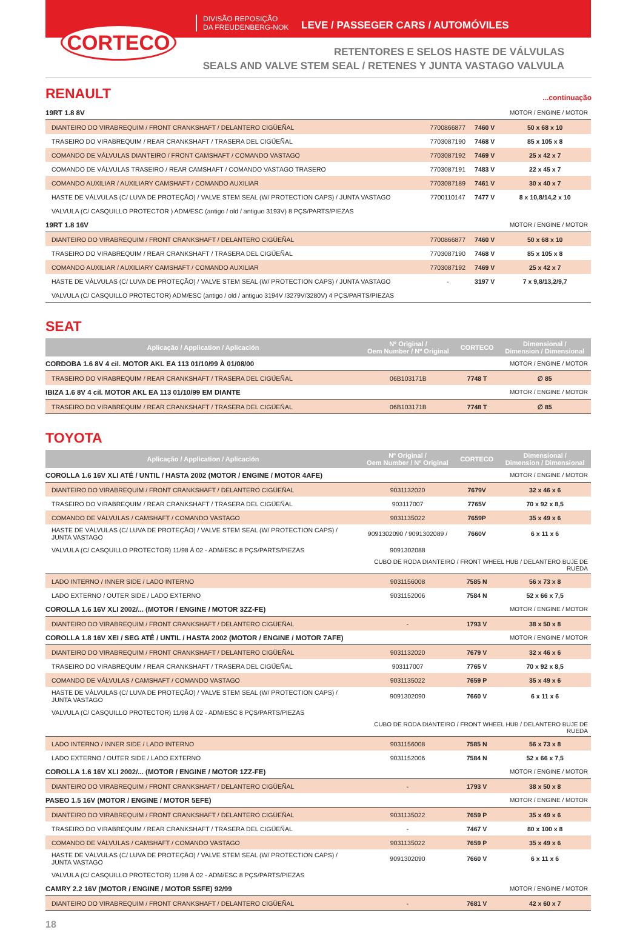CORTECO
DIVISÃO REPOSIÇÃO
DA FREUDENBERG-NOK
LEVE / PASSEGER CARS / AUTOMÓVILES
RETENTORES E SELOS HASTE DE VÁLVULAS
SEALS AND VALVE STEM SEAL / RETENES Y JUNTA VASTAGO VALVULA
RENAULT
...continuação
| 19RT 1.8 8V | | | MOTOR / ENGINE / MOTOR |
| DIANTEIRO DO VIRABREQUIM / FRONT CRANKSHAFT / DELANTERO CIGÜEÑAL | 7700866877 | 7460 V | 50 x 68 x 10 |
| TRASEIRO DO VIRABREQUIM / REAR CRANKSHAFT / TRASERA DEL CIGÜEÑAL | 7703087190 | 7468 V | 85 x 105 x 8 |
| COMANDO DE VÁLVULAS DIANTEIRO / FRONT CAMSHAFT / COMANDO VASTAGO | 7703087192 | 7469 V | 25 x 42 x 7 |
| COMANDO DE VÁLVULAS TRASEIRO / REAR CAMSHAFT / COMANDO VASTAGO TRASERO | 7703087191 | 7483 V | 22 x 45 x 7 |
| COMANDO AUXILIAR / AUXILIARY CAMSHAFT / COMANDO AUXILIAR | 7703087189 | 7461 V | 30 x 40 x 7 |
| HASTE DE VÁLVULAS (C/ LUVA DE PROTEÇÃO) / VALVE STEM SEAL (W/ PROTECTION CAPS) / JUNTA VASTAGO | 7700110147 | 7477 V | 8 x 10,8/14,2 x 10 |
| VALVULA (C/ CASQUILLO PROTECTOR ) ADM/ESC (antigo / old / antiguo 3193V) 8 PÇS/PARTS/PIEZAS | | | |
| 19RT 1.8 16V | | | MOTOR / ENGINE / MOTOR |
| DIANTEIRO DO VIRABREQUIM / FRONT CRANKSHAFT / DELANTERO CIGÜEÑAL | 7700866877 | 7460 V | 50 x 68 x 10 |
| TRASEIRO DO VIRABREQUIM / REAR CRANKSHAFT / TRASERA DEL CIGÜEÑAL | 7703087190 | 7468 V | 85 x 105 x 8 |
| COMANDO AUXILIAR / AUXILIARY CAMSHAFT / COMANDO AUXILIAR | 7703087192 | 7469 V | 25 x 42 x 7 |
| HASTE DE VÁLVULAS (C/ LUVA DE PROTEÇÃO) / VALVE STEM SEAL (W/ PROTECTION CAPS) / JUNTA VASTAGO | - | 3197 V | 7 x 9,8/13,2/9,7 |
| VALVULA (C/ CASQUILLO PROTECTOR) ADM/ESC (antigo / old / antiguo 3194V /3279V/3280V) 4 PÇS/PARTS/PIEZAS | | | |
SEAT
| Aplicação / Application / Aplicación | Nº Original / Oem Number / Nº Original | CORTECO | Dimensional / Dimension / Dimensional |
| --- | --- | --- | --- |
| CORDOBA 1.6 8V 4 cil. MOTOR AKL EA 113 01/10/99 À 01/08/00 | | | MOTOR / ENGINE / MOTOR |
| TRASEIRO DO VIRABREQUIM / REAR CRANKSHAFT / TRASERA DEL CIGÜEÑAL | 06B103171B | 7748 T | ∅ 85 |
| IBIZA 1.6 8V 4 cil. MOTOR AKL EA 113 01/10/99 EM DIANTE | | | MOTOR / ENGINE / MOTOR |
| TRASEIRO DO VIRABREQUIM / REAR CRANKSHAFT / TRASERA DEL CIGÜEÑAL | 06B103171B | 7748 T | ∅ 85 |
TOYOTA
| Aplicação / Application / Aplicación | Nº Original / Oem Number / Nº Original | CORTECO | Dimensional / Dimension / Dimensional |
| --- | --- | --- | --- |
| COROLLA 1.6 16V XLI ATÉ / UNTIL / HASTA 2002 (MOTOR / ENGINE / MOTOR 4AFE) | | | MOTOR / ENGINE / MOTOR |
| DIANTEIRO DO VIRABREQUIM / FRONT CRANKSHAFT / DELANTERO CIGÜEÑAL | 9031132020 | 7679V | 32 x 46 x 6 |
| TRASEIRO DO VIRABREQUIM / REAR CRANKSHAFT / TRASERA DEL CIGÜEÑAL | 903117007 | 7765V | 70 x 92 x 8,5 |
| COMANDO DE VÁLVULAS / CAMSHAFT / COMANDO VASTAGO | 9031135022 | 7659P | 35 x 49 x 6 |
| HASTE DE VÁLVULAS (C/ LUVA DE PROTEÇÃO) / VALVE STEM SEAL (W/ PROTECTION CAPS) / JUNTA VASTAGO | 9091302090 / 9091302089 / | 7660V | 6 x 11 x 6 |
| VALVULA (C/ CASQUILLO PROTECTOR) 11/98 À 02 - ADM/ESC 8 PÇS/PARTS/PIEZAS | 9091302088 | | |
| | CUBO DE RODA DIANTEIRO / FRONT WHEEL HUB / DELANTERO BUJE DE RUEDA | | |
| LADO INTERNO / INNER SIDE / LADO INTERNO | 9031156008 | 7585 N | 56 x 73 x 8 |
| LADO EXTERNO / OUTER SIDE / LADO EXTERNO | 9031152006 | 7584 N | 52 x 66 x 7,5 |
| COROLLA 1.6 16V XLI 2002/... (MOTOR / ENGINE / MOTOR 3ZZ-FE) | | | MOTOR / ENGINE / MOTOR |
| DIANTEIRO DO VIRABREQUIM / FRONT CRANKSHAFT / DELANTERO CIGÜEÑAL | - | 1793 V | 38 x 50 x 8 |
| COROLLA 1.8 16V XEI / SEG ATÉ / UNTIL / HASTA 2002 (MOTOR / ENGINE / MOTOR 7AFE) | | | MOTOR / ENGINE / MOTOR |
| DIANTEIRO DO VIRABREQUIM / FRONT CRANKSHAFT / DELANTERO CIGÜEÑAL | 9031132020 | 7679 V | 32 x 46 x 6 |
| TRASEIRO DO VIRABREQUIM / REAR CRANKSHAFT / TRASERA DEL CIGÜEÑAL | 903117007 | 7765 V | 70 x 92 x 8,5 |
| COMANDO DE VÁLVULAS / CAMSHAFT / COMANDO VASTAGO | 9031135022 | 7659 P | 35 x 49 x 6 |
| HASTE DE VÁLVULAS (C/ LUVA DE PROTEÇÃO) / VALVE STEM SEAL (W/ PROTECTION CAPS) / JUNTA VASTAGO | 9091302090 | 7660 V | 6 x 11 x 6 |
| VALVULA (C/ CASQUILLO PROTECTOR) 11/98 À 02 - ADM/ESC 8 PÇS/PARTS/PIEZAS | | | |
| | CUBO DE RODA DIANTEIRO / FRONT WHEEL HUB / DELANTERO BUJE DE RUEDA | | |
| LADO INTERNO / INNER SIDE / LADO INTERNO | 9031156008 | 7585 N | 56 x 73 x 8 |
| LADO EXTERNO / OUTER SIDE / LADO EXTERNO | 9031152006 | 7584 N | 52 x 66 x 7,5 |
| COROLLA 1.6 16V XLI 2002/... (MOTOR / ENGINE / MOTOR 1ZZ-FE) | | | MOTOR / ENGINE / MOTOR |
| DIANTEIRO DO VIRABREQUIM / FRONT CRANKSHAFT / DELANTERO CIGÜEÑAL | - | 1793 V | 38 x 50 x 8 |
| PASEO 1.5 16V (MOTOR / ENGINE / MOTOR 5EFE) | | | MOTOR / ENGINE / MOTOR |
| DIANTEIRO DO VIRABREQUIM / FRONT CRANKSHAFT / DELANTERO CIGÜEÑAL | 9031135022 | 7659 P | 35 x 49 x 6 |
| TRASEIRO DO VIRABREQUIM / REAR CRANKSHAFT / TRASERA DEL CIGÜEÑAL | - | 7467 V | 80 x 100 x 8 |
| COMANDO DE VÁLVULAS / CAMSHAFT / COMANDO VASTAGO | 9031135022 | 7659 P | 35 x 49 x 6 |
| HASTE DE VÁLVULAS (C/ LUVA DE PROTEÇÃO) / VALVE STEM SEAL (W/ PROTECTION CAPS) / JUNTA VASTAGO | 9091302090 | 7660 V | 6 x 11 x 6 |
| VALVULA (C/ CASQUILLO PROTECTOR) 11/98 À 02 - ADM/ESC 8 PÇS/PARTS/PIEZAS | | | |
| CAMRY 2.2 16V (MOTOR / ENGINE / MOTOR 5SFE) 92/99 | | | MOTOR / ENGINE / MOTOR |
| DIANTEIRO DO VIRABREQUIM / FRONT CRANKSHAFT / DELANTERO CIGÜEÑAL | - | 7681 V | 42 x 60 x 7 |
18